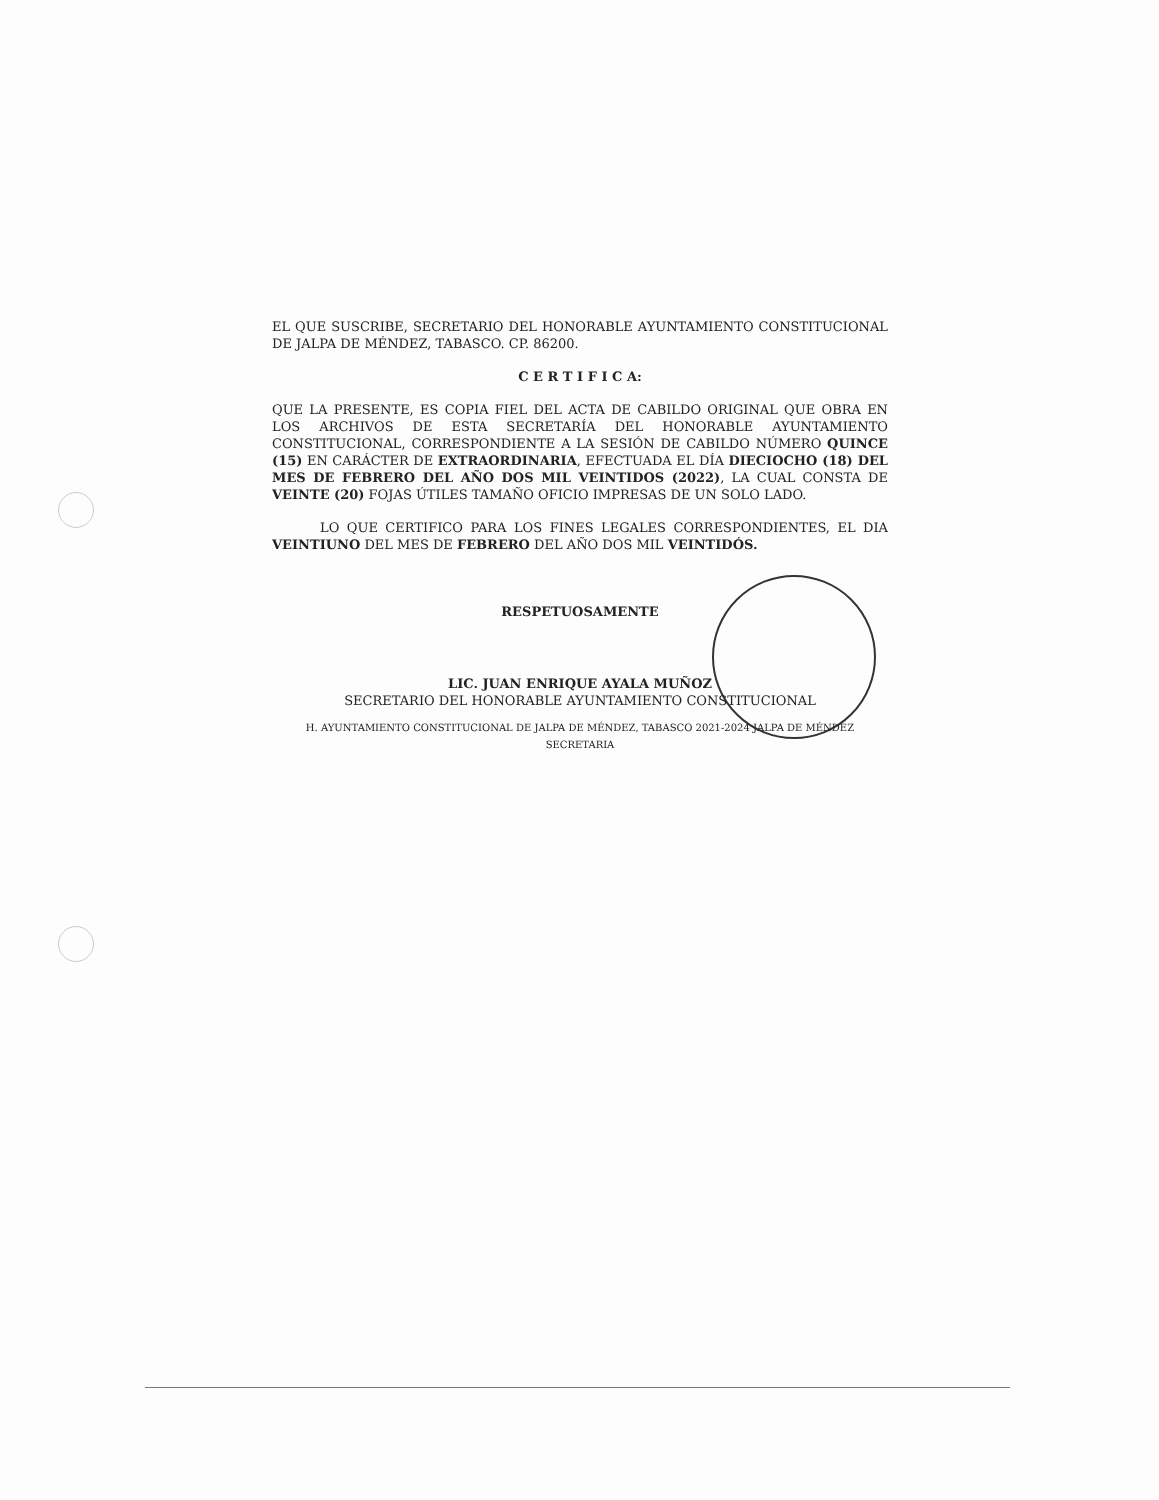EL QUE SUSCRIBE, SECRETARIO DEL HONORABLE AYUNTAMIENTO CONSTITUCIONAL DE JALPA DE MÉNDEZ, TABASCO. CP. 86200.
C E R T I F I C A:
QUE LA PRESENTE, ES COPIA FIEL DEL ACTA DE CABILDO ORIGINAL QUE OBRA EN LOS ARCHIVOS DE ESTA SECRETARÍA DEL HONORABLE AYUNTAMIENTO CONSTITUCIONAL, CORRESPONDIENTE A LA SESIÓN DE CABILDO NÚMERO QUINCE (15) EN CARÁCTER DE EXTRAORDINARIA, EFECTUADA EL DÍA DIECIOCHO (18) DEL MES DE FEBRERO DEL AÑO DOS MIL VEINTIDOS (2022), LA CUAL CONSTA DE VEINTE (20) FOJAS ÚTILES TAMAÑO OFICIO IMPRESAS DE UN SOLO LADO.
LO QUE CERTIFICO PARA LOS FINES LEGALES CORRESPONDIENTES, EL DIA VEINTIUNO DEL MES DE FEBRERO DEL AÑO DOS MIL VEINTIDÓS.
RESPETUOSAMENTE
LIC. JUAN ENRIQUE AYALA MUÑOZ
SECRETARIO DEL HONORABLE AYUNTAMIENTO CONSTITUCIONAL
H. AYUNTAMIENTO CONSTITUCIONAL DE JALPA DE MÉNDEZ, TABASCO 2021-2024 JALPA DE MÉNDEZ SECRETARIA